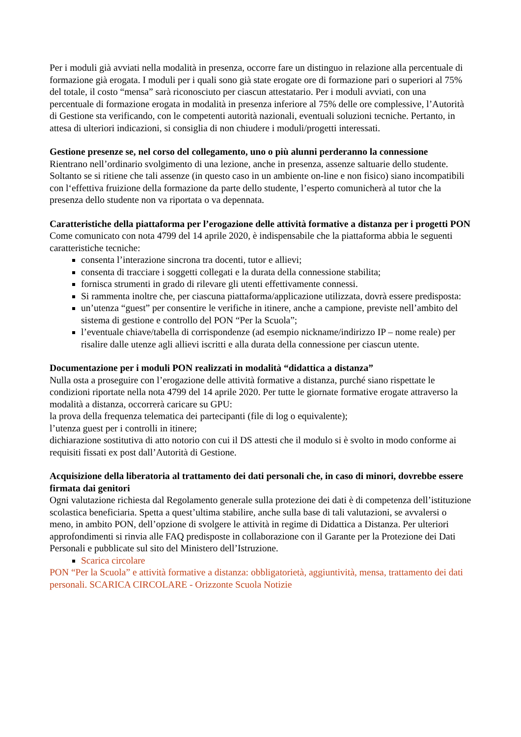Per i moduli già avviati nella modalità in presenza, occorre fare un distinguo in relazione alla percentuale di formazione già erogata. I moduli per i quali sono già state erogate ore di formazione pari o superiori al 75% del totale, il costo “mensa” sarà riconosciuto per ciascun attestatario. Per i moduli avviati, con una percentuale di formazione erogata in modalità in presenza inferiore al 75% delle ore complessive, l’Autorità di Gestione sta verificando, con le competenti autorità nazionali, eventuali soluzioni tecniche. Pertanto, in attesa di ulteriori indicazioni, si consiglia di non chiudere i moduli/progetti interessati.
Gestione presenze se, nel corso del collegamento, uno o più alunni perderanno la connessione
Rientrano nell’ordinario svolgimento di una lezione, anche in presenza, assenze saltuarie dello studente. Soltanto se si ritiene che tali assenze (in questo caso in un ambiente on-line e non fisico) siano incompatibili con l‘effettiva fruizione della formazione da parte dello studente, l’esperto comunicherà al tutor che la presenza dello studente non va riportata o va depennata.
Caratteristiche della piattaforma per l’erogazione delle attività formative a distanza per i progetti PON
Come comunicato con nota 4799 del 14 aprile 2020, è indispensabile che la piattaforma abbia le seguenti caratteristiche tecniche:
consenta l’interazione sincrona tra docenti, tutor e allievi;
consenta di tracciare i soggetti collegati e la durata della connessione stabilita;
fornisca strumenti in grado di rilevare gli utenti effettivamente connessi.
Si rammenta inoltre che, per ciascuna piattaforma/applicazione utilizzata, dovrà essere predisposta:
un’utenza “guest” per consentire le verifiche in itinere, anche a campione, previste nell’ambito del sistema di gestione e controllo del PON “Per la Scuola”;
l’eventuale chiave/tabella di corrispondenze (ad esempio nickname/indirizzo IP – nome reale) per risalire dalle utenze agli allievi iscritti e alla durata della connessione per ciascun utente.
Documentazione per i moduli PON realizzati in modalità “didattica a distanza”
Nulla osta a proseguire con l’erogazione delle attività formative a distanza, purché siano rispettate le condizioni riportate nella nota 4799 del 14 aprile 2020. Per tutte le giornate formative erogate attraverso la modalità a distanza, occorrerà caricare su GPU:
la prova della frequenza telematica dei partecipanti (file di log o equivalente);
l’utenza guest per i controlli in itinere;
dichiarazione sostitutiva di atto notorio con cui il DS attesti che il modulo si è svolto in modo conforme ai requisiti fissati ex post dall’Autorità di Gestione.
Acquisizione della liberatoria al trattamento dei dati personali che, in caso di minori, dovrebbe essere firmata dai genitori
Ogni valutazione richiesta dal Regolamento generale sulla protezione dei dati è di competenza dell’istituzione scolastica beneficiaria. Spetta a quest’ultima stabilire, anche sulla base di tali valutazioni, se avvalersi o meno, in ambito PON, dell’opzione di svolgere le attività in regime di Didattica a Distanza. Per ulteriori approfondimenti si rinvia alle FAQ predisposte in collaborazione con il Garante per la Protezione dei Dati Personali e pubblicate sul sito del Ministero dell’Istruzione.
Scarica circolare
PON “Per la Scuola” e attività formative a distanza: obbligatorietà, aggiuntività, mensa, trattamento dei dati personali. SCARICA CIRCOLARE - Orizzonte Scuola Notizie